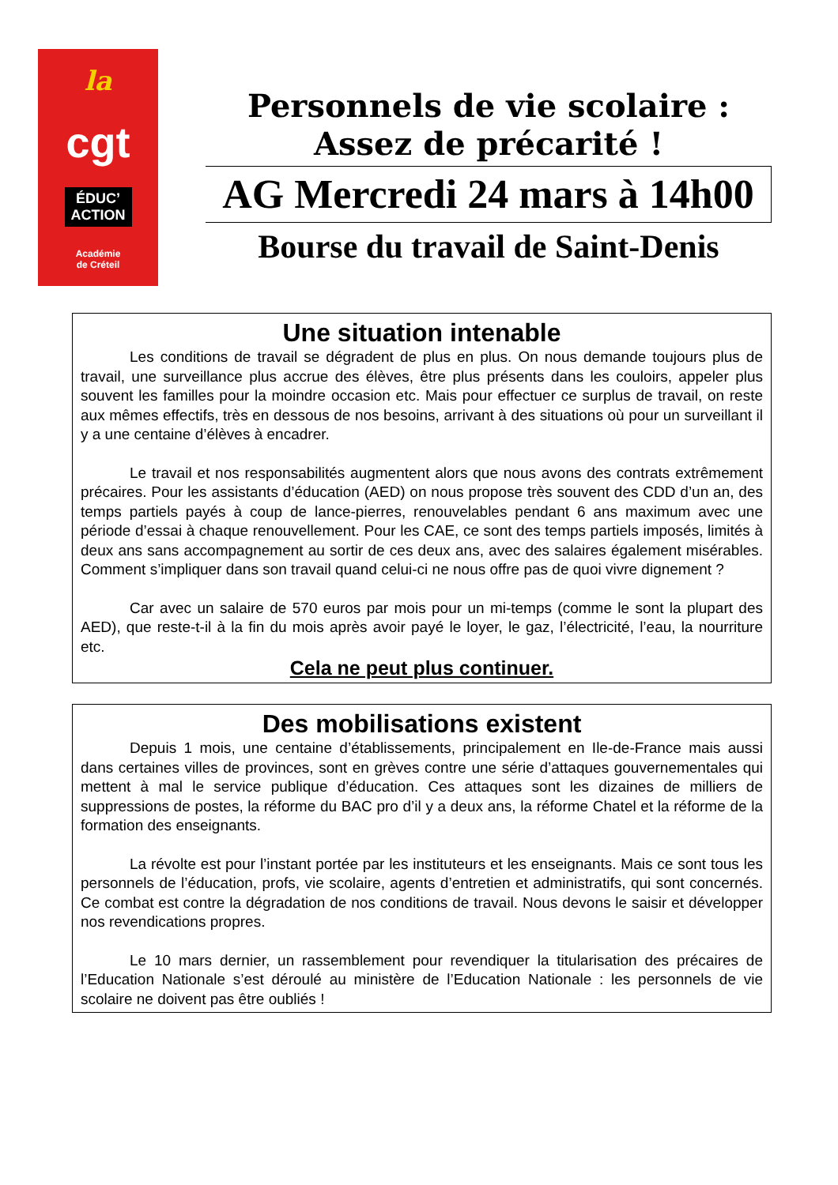la
cgt
ÉDUC’
ACTION
Académie
de Créteil
Personnels de vie scolaire :
Assez de précarité !
AG Mercredi 24 mars à 14h00
Bourse du travail de Saint-Denis
Une situation intenable
Les conditions de travail se dégradent de plus en plus. On nous demande toujours plus de travail, une surveillance plus accrue des élèves, être plus présents dans les couloirs, appeler plus souvent les familles pour la moindre occasion etc. Mais pour effectuer ce surplus de travail, on reste aux mêmes effectifs, très en dessous de nos besoins, arrivant à des situations où pour un surveillant il y a une centaine d’élèves à encadrer.
Le travail et nos responsabilités augmentent alors que nous avons des contrats extrêmement précaires. Pour les assistants d’éducation (AED) on nous propose très souvent des CDD d’un an, des temps partiels payés à coup de lance-pierres, renouvelables pendant 6 ans maximum avec une période d’essai à chaque renouvellement. Pour les CAE, ce sont des temps partiels imposés, limités à deux ans sans accompagnement au sortir de ces deux ans, avec des salaires également misérables. Comment s’impliquer dans son travail quand celui-ci ne nous offre pas de quoi vivre dignement ?
Car avec un salaire de 570 euros par mois pour un mi-temps (comme le sont la plupart des AED), que reste-t-il à la fin du mois après avoir payé le loyer, le gaz, l’électricité, l’eau, la nourriture etc.
Cela ne peut plus continuer.
Des mobilisations existent
Depuis 1 mois, une centaine d’établissements, principalement en Ile-de-France mais aussi dans certaines villes de provinces, sont en grèves contre une série d’attaques gouvernementales qui mettent à mal le service publique d’éducation. Ces attaques sont les dizaines de milliers de suppressions de postes, la réforme du BAC pro d’il y a deux ans, la réforme Chatel et la réforme de la formation des enseignants.
La révolte est pour l’instant portée par les instituteurs et les enseignants. Mais ce sont tous les personnels de l’éducation, profs, vie scolaire, agents d’entretien et administratifs, qui sont concernés. Ce combat est contre la dégradation de nos conditions de travail. Nous devons le saisir et développer nos revendications propres.
Le 10 mars dernier, un rassemblement pour revendiquer la titularisation des précaires de l’Education Nationale s’est déroulé au ministère de l’Education Nationale : les personnels de vie scolaire ne doivent pas être oubliés !